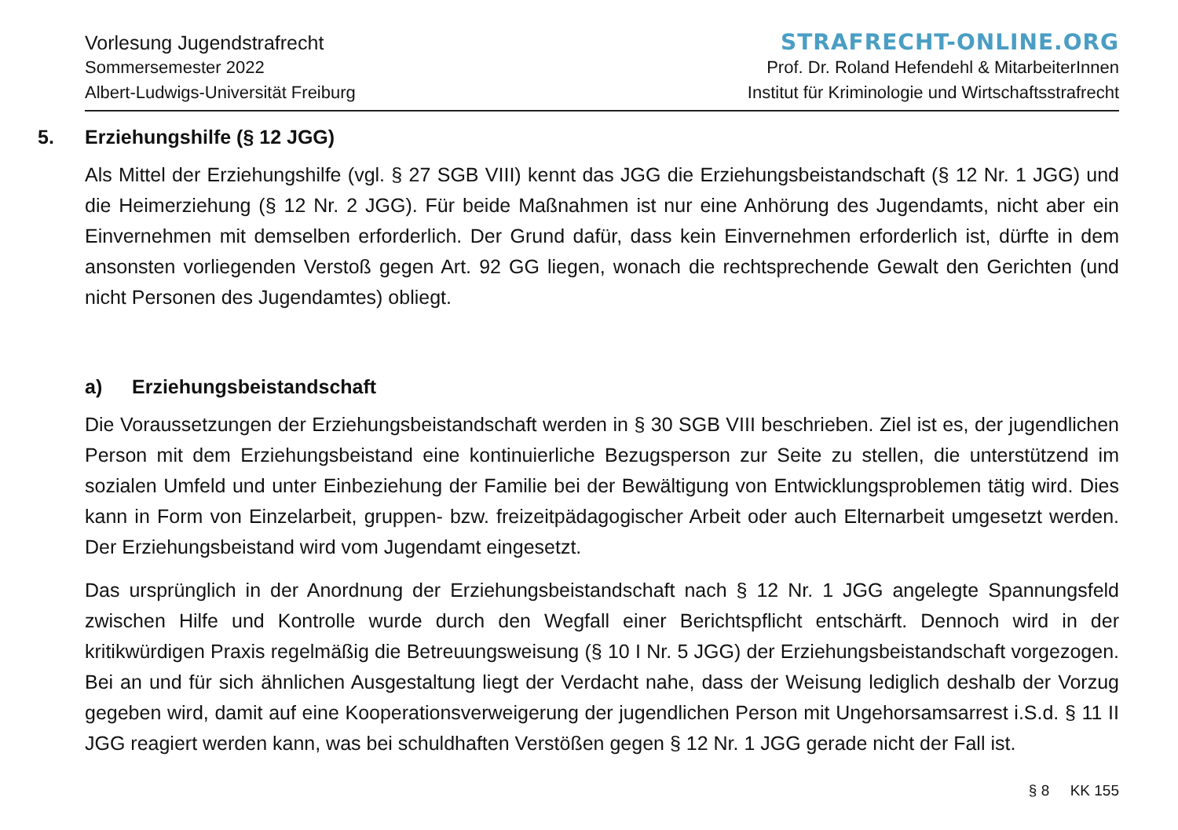Vorlesung Jugendstrafrecht
Sommersemester 2022
Albert-Ludwigs-Universität Freiburg
STRAFRECHT-ONLINE.ORG
Prof. Dr. Roland Hefendehl & MitarbeiterInnen
Institut für Kriminologie und Wirtschaftsstrafrecht
5. Erziehungshilfe (§ 12 JGG)
Als Mittel der Erziehungshilfe (vgl. § 27 SGB VIII) kennt das JGG die Erziehungsbeistandschaft (§ 12 Nr. 1 JGG) und die Heimerziehung (§ 12 Nr. 2 JGG). Für beide Maßnahmen ist nur eine Anhörung des Jugendamts, nicht aber ein Einvernehmen mit demselben erforderlich. Der Grund dafür, dass kein Einvernehmen erforderlich ist, dürfte in dem ansonsten vorliegenden Verstoß gegen Art. 92 GG liegen, wonach die rechtsprechende Gewalt den Gerichten (und nicht Personen des Jugendamtes) obliegt.
a) Erziehungsbeistandschaft
Die Voraussetzungen der Erziehungsbeistandschaft werden in § 30 SGB VIII beschrieben. Ziel ist es, der jugendlichen Person mit dem Erziehungsbeistand eine kontinuierliche Bezugsperson zur Seite zu stellen, die unterstützend im sozialen Umfeld und unter Einbeziehung der Familie bei der Bewältigung von Entwicklungsproblemen tätig wird. Dies kann in Form von Einzelarbeit, gruppen- bzw. freizeitpädagogischer Arbeit oder auch Elternarbeit umgesetzt werden. Der Erziehungsbeistand wird vom Jugendamt eingesetzt.
Das ursprünglich in der Anordnung der Erziehungsbeistandschaft nach § 12 Nr. 1 JGG angelegte Spannungsfeld zwischen Hilfe und Kontrolle wurde durch den Wegfall einer Berichtspflicht entschärft. Dennoch wird in der kritikwürdigen Praxis regelmäßig die Betreuungsweisung (§ 10 I Nr. 5 JGG) der Erziehungsbeistandschaft vorgezogen. Bei an und für sich ähnlichen Ausgestaltung liegt der Verdacht nahe, dass der Weisung lediglich deshalb der Vorzug gegeben wird, damit auf eine Kooperationsverweigerung der jugendlichen Person mit Ungehorsamsarrest i.S.d. § 11 II JGG reagiert werden kann, was bei schuldhaften Verstößen gegen § 12 Nr. 1 JGG gerade nicht der Fall ist.
§ 8 KK 155